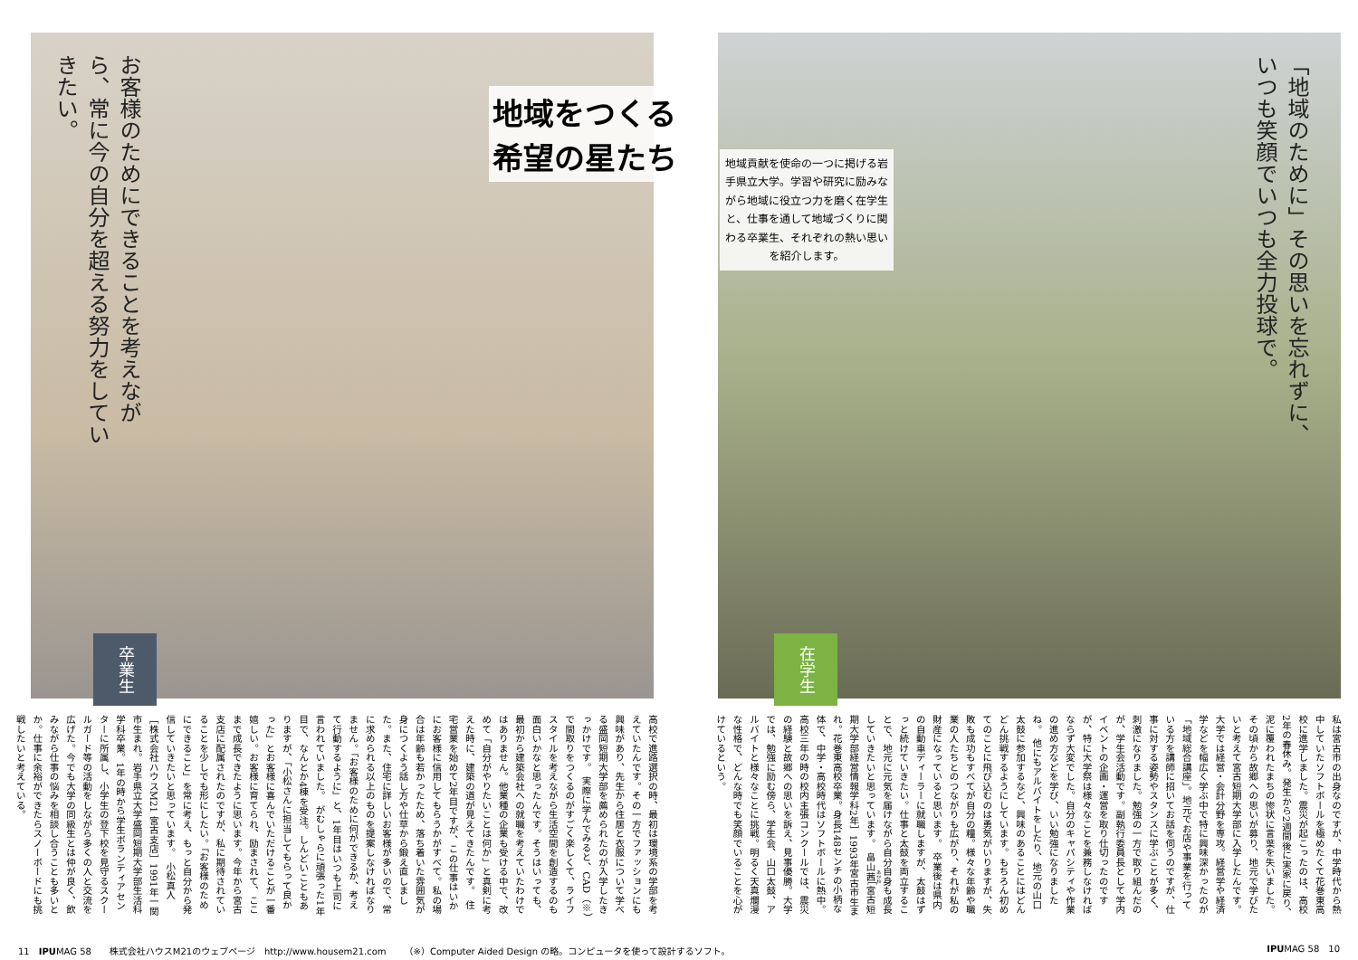「地域のために」その思いを忘れずに、いつも笑顔でいつも全力投球で。
地域をつくる
希望の星たち
地域貢献を使命の一つに掲げる岩手県立大学。学習や研究に励みながら地域に役立つ力を磨く在学生と、仕事を通して地域づくりに関わる卒業生、それぞれの熱い思いを紹介します。
お客様のためにできることを考えながら、常に今の自分を超える努力をしていきたい。
卒業生
在学生
私は宮古市の出身なのですが、中学時代から熱中していたソフトボールを極めたくて花巻東高校に進学しました。震災が起こったのは、高校2年の春休み。発生から2週間後に実家に戻り、泥に覆われたまちの惨状に言葉を失いました。その頃から故郷への思いが募り、地元で学びたいと考えて宮古短期大学部に入学したんです。　大学では経営・会計分野を専攻。経営学や経済学などを幅広く学ぶ中で特に興味深かったのが「地域総合講座」。地元でお店や事業を行っている方を講師に招いてお話を伺うのですが、仕事に対する姿勢やスタンスに学ぶことが多く、刺激になりました。勉強の一方で取り組んだのが、学生会活動です。副執行委員長として学内イベントの企画・運営を取り仕切ったのですが、特に大学祭は様々なことを兼務しなければならず大変でした。自分のキャパシティや作業の進め方などを学び、いい勉強になりましたね。　他にもアルバイトをしたり、地元の山口太鼓に参加するなど、興味のあることにはどんどん挑戦するようにしています。もちろん初めてのことに飛び込むのは勇気がいりますが、失敗も成功もすべてが自分の糧。様々な年齢や職業の人たちとのつながりも広がり、それが私の財産になっていると思います。　卒業後は県内の自動車ディーラーに就職しますが、太鼓はずっと続けていきたい。仕事と太鼓を両立することで、地元に元気を届けながら自分自身も成長していきたいと思っています。　畠山茜［宮古短期大学部経営情報学科2年］1993年宮古市生まれ。花巻東高校卒業。身長148センチの小柄な体で、中学・高校時代はソフトボールに熱中。高校三年の時の校内主張コンクールでは、震災の経験と故郷への思いを訴え、見事優勝。大学では、勉強に励む傍ら、学生会、山口太鼓、アルバイトと様々なことに挑戦。明るく天真爛漫な性格で、どんな時でも笑顔でいることを心がけているという。
高校で進路選択の時、最初は環境系の学部を考えていたんです。その一方でファッションにも興味があり、先生から住居と衣服について学べる盛岡短期大学部を薦められたのが入学したきっかけです。　実際に学んでみると、CAD（※）で間取りをつくるのがすごく楽しくて、ライフスタイルを考えながら生活空間を創造するのも面白いかなと思ったんです。そうはいっても、最初から建築会社への就職を考えていたわけではありません。他業種の企業も受ける中で、改めて「自分がやりたいことは何か」と真剣に考えた時に、建築の道が見えてきたんです。　住宅営業を始めて2年目ですが、この仕事はいかにお客様に信用してもらうかがすべて。私の場合は年齢も若かったため、落ち着いた雰囲気が身につくよう話し方や仕草から鍛え直しました。また、住宅に詳しいお客様が多いので、常に求められる以上のものを提案しなければなりません。「お客様のために何ができるか、考えて行動するように」と、1年目はいつも上司に言われていました。　がむしゃらに頑張った1年目で、なんとか4棟を受注。しんどいこともありますが、「小松さんに担当してもらって良かった」とお客様に喜んでいただけることが一番嬉しい。お客様に育てられ、励まされて、ここまで成長できたように思います。今年から宮古支店に配属されたのですが、私に期待されていることを少しでも形にしたい。「お客様のためにできること」を常に考え、もっと自分から発信していきたいと思っています。　小松真人［株式会社ハウスM21 宮古支店］1991年一関市生まれ。岩手県立大学盛岡短期大学部生活科学科卒業。1年の時から学生ボランティアセンターに所属し、小学生の登下校を見守るスクールガード等の活動をしながら多くの人と交流を広げた。今でも大学の同級生とは仲が良く、飲みながら仕事の悩みを相談し合うことも多いとか。仕事に余裕ができたらスノーボードにも挑戦したいと考えている。
11　IPUMAG 58　　株式会社ハウスM21のウェブページ　http://www.housem21.com　　（※）Computer Aided Design の略。コンピュータを使って設計するソフト。
IPUMAG 58　10